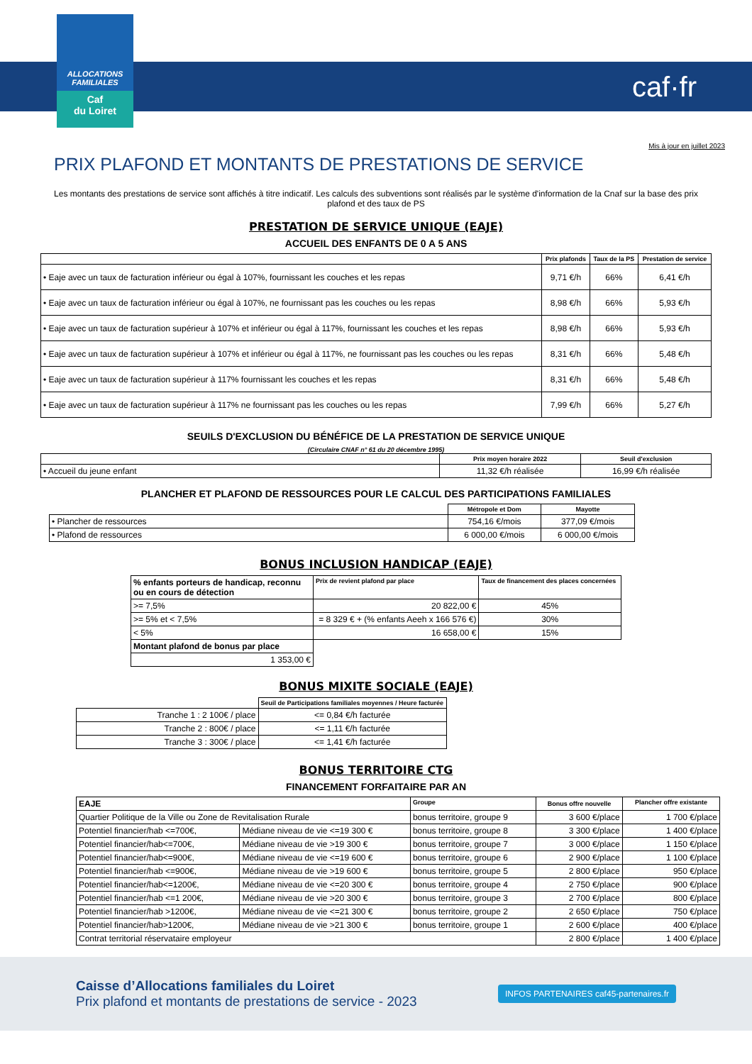ALLOCATIONS FAMILIALES
Caf
du Loiret
caf·fr
Mis à jour en juillet 2023
PRIX PLAFOND ET MONTANTS DE PRESTATIONS DE SERVICE
Les montants des prestations de service sont affichés à titre indicatif. Les calculs des subventions sont réalisés par le système d'information de la Cnaf sur la base des prix plafond et des taux de PS
PRESTATION DE SERVICE UNIQUE (EAJE)
ACCUEIL DES ENFANTS DE 0 A 5 ANS
| | Prix plafonds | Taux de la PS | Prestation de service |
| --- | --- | --- | --- |
| • Eaje avec un taux de facturation inférieur ou égal à 107%, fournissant les couches et les repas | 9,71 €/h | 66% | 6,41 €/h |
| • Eaje avec un taux de facturation inférieur ou égal à 107%, ne fournissant pas les couches ou les repas | 8,98 €/h | 66% | 5,93 €/h |
| • Eaje avec un taux de facturation supérieur à 107% et inférieur ou égal à 117%, fournissant les couches et les repas | 8,98 €/h | 66% | 5,93 €/h |
| • Eaje avec un taux de facturation supérieur à 107% et inférieur ou égal à 117%, ne fournissant pas les couches ou les repas | 8,31 €/h | 66% | 5,48 €/h |
| • Eaje avec un taux de facturation supérieur à 117% fournissant les couches et les repas | 8,31 €/h | 66% | 5,48 €/h |
| • Eaje avec un taux de facturation supérieur à 117% ne fournissant pas les couches ou les repas | 7,99 €/h | 66% | 5,27 €/h |
SEUILS D'EXCLUSION DU BÉNÉFICE DE LA PRESTATION DE SERVICE UNIQUE
(Circulaire CNAF n° 61 du 20 décembre 1995)
| | Prix moyen horaire 2022 | Seuil d'exclusion |
| --- | --- | --- |
| • Accueil du jeune enfant | 11,32 €/h réalisée | 16,99 €/h réalisée |
PLANCHER ET PLAFOND DE RESSOURCES POUR LE CALCUL DES PARTICIPATIONS FAMILIALES
| | Métropole et Dom | Mayotte |
| --- | --- | --- |
| • Plancher de ressources | 754,16 €/mois | 377,09 €/mois |
| • Plafond de ressources | 6 000,00 €/mois | 6 000,00 €/mois |
BONUS INCLUSION HANDICAP (EAJE)
| % enfants porteurs de handicap, reconnu ou en cours de détection | Prix de revient plafond par place | Taux de financement des places concernées |
| >= 7,5% | 20 822,00 € | 45% |
| >= 5% et < 7,5% | = 8 329 € + (% enfants Aeeh x 166 576 €) | 30% |
| < 5% | 16 658,00 € | 15% |
| Montant plafond de bonus par place | | |
| 1 353,00 € | | |
BONUS MIXITE SOCIALE (EAJE)
| | Seuil de Participations familiales moyennes / Heure facturée |
| Tranche 1 : 2 100€ / place | <= 0,84 €/h facturée |
| Tranche 2 : 800€ / place | <= 1,11 €/h facturée |
| Tranche 3 : 300€ / place | <= 1,41 €/h facturée |
BONUS TERRITOIRE CTG
FINANCEMENT FORFAITAIRE PAR AN
| EAJE | | Groupe | Bonus offre nouvelle | Plancher offre existante |
| Quartier Politique de la Ville ou Zone de Revitalisation Rurale | | bonus territoire, groupe 9 | 3 600 €/place | 1 700 €/place |
| Potentiel financier/hab <=700€, | Médiane niveau de vie <=19 300 € | bonus territoire, groupe 8 | 3 300 €/place | 1 400 €/place |
| Potentiel financier/hab<=700€, | Médiane niveau de vie >19 300 € | bonus territoire, groupe 7 | 3 000 €/place | 1 150 €/place |
| Potentiel financier/hab<=900€, | Médiane niveau de vie <=19 600 € | bonus territoire, groupe 6 | 2 900 €/place | 1 100 €/place |
| Potentiel financier/hab <=900€, | Médiane niveau de vie >19 600 € | bonus territoire, groupe 5 | 2 800 €/place | 950 €/place |
| Potentiel financier/hab<=1200€, | Médiane niveau de vie <=20 300 € | bonus territoire, groupe 4 | 2 750 €/place | 900 €/place |
| Potentiel financier/hab <=1 200€, | Médiane niveau de vie >20 300 € | bonus territoire, groupe 3 | 2 700 €/place | 800 €/place |
| Potentiel financier/hab >1200€, | Médiane niveau de vie <=21 300 € | bonus territoire, groupe 2 | 2 650 €/place | 750 €/place |
| Potentiel financier/hab>1200€, | Médiane niveau de vie >21 300 € | bonus territoire, groupe 1 | 2 600 €/place | 400 €/place |
| Contrat territorial réservataire employeur | | | 2 800 €/place | 1 400 €/place |
Caisse d’Allocations familiales du Loiret
Prix plafond et montants de prestations de service - 2023
INFOS PARTENAIRES caf45-partenaires.fr